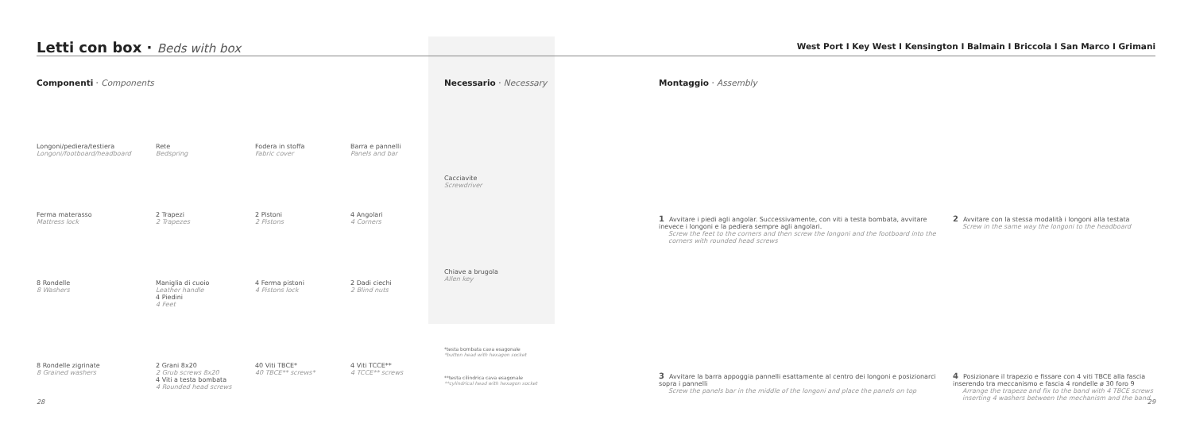Letti con box · Beds with box
West Port I Key West I Kensington I Balmain I Briccola I San Marco I Grimani
Componenti · Components
Longoni/pediera/testiera
Longoni/footboard/headboard
Rete
Bedspring
Fodera in stoffa
Fabric cover
Barra e pannelli
Panels and bar
Ferma materasso
Mattress lock
2 Trapezi
2 Trapezes
2 Pistoni
2 Pistons
4 Angolari
4 Corners
8 Rondelle
8 Washers
Maniglia di cuoio
Leather handle
4 Piedini
4 Feet
4 Ferma pistoni
4 Pistons lock
2 Dadi ciechi
2 Blind nuts
8 Rondelle zigrinate
8 Grained washers
2 Grani 8x20
2 Grub screws 8x20
4 Viti a testa bombata
4 Rounded head screws
40 Viti TBCE*
40 TBCE** screws*
4 Viti TCCE**
4 TCCE** screws
Necessario · Necessary
Cacciavite
Screwdriver
Chiave a brugola
Allen key
*testa bombata cava esagonale
*button head with hexagon socket
**testa cilindrica cava esagonale
**cylindrical head with hexagon socket
Montaggio · Assembly
1 Avvitare i piedi agli angolar. Successivamente, con viti a testa bombata, avvitare inevece i longoni e la pediera sempre agli angolari.
Screw the feet to the corners and then screw the longoni and the footboard into the corners with rounded head screws
2 Avvitare con la stessa modalità i longoni alla testata
Screw in the same way the longoni to the headboard
3 Avvitare la barra appoggia pannelli esattamente al centro dei longoni e posizionarci sopra i pannelli
Screw the panels bar in the middle of the longoni and place the panels on top
4 Posizionare il trapezio e fissare con 4 viti TBCE alla fascia inserendo tra meccanismo e fascia 4 rondelle ø 30 foro 9
Arrange the trapeze and fix to the band with 4 TBCE screws inserting 4 washers between the mechanism and the band
28 29